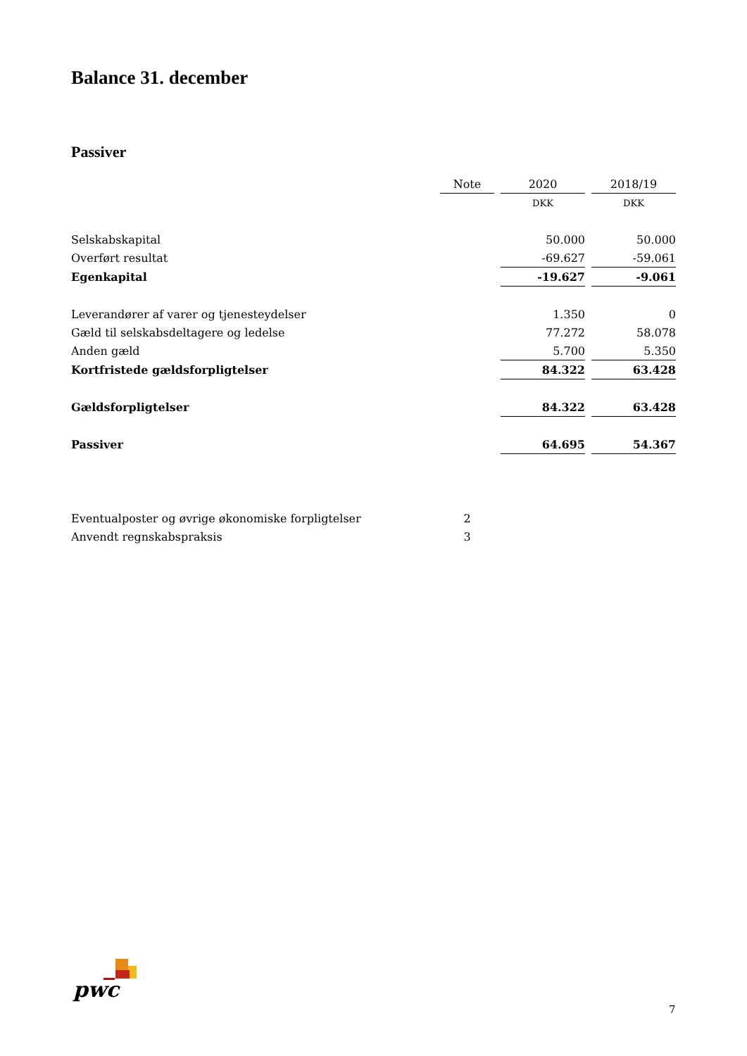Balance 31. december
Passiver
| | Note | 2020 | 2018/19 |
| | | DKK | DKK |
| Selskabskapital | | 50.000 | 50.000 |
| Overført resultat | | -69.627 | -59.061 |
| Egenkapital | | -19.627 | -9.061 |
| Leverandører af varer og tjenesteydelser | | 1.350 | 0 |
| Gæld til selskabsdeltagere og ledelse | | 77.272 | 58.078 |
| Anden gæld | | 5.700 | 5.350 |
| Kortfristede gældsforpligtelser | | 84.322 | 63.428 |
| Gældsforpligtelser | | 84.322 | 63.428 |
| Passiver | | 64.695 | 54.367 |
| Eventualposter og øvrige økonomiske forpligtelser | 2 | | |
| Anvendt regnskabspraksis | 3 | | |
pwc
7